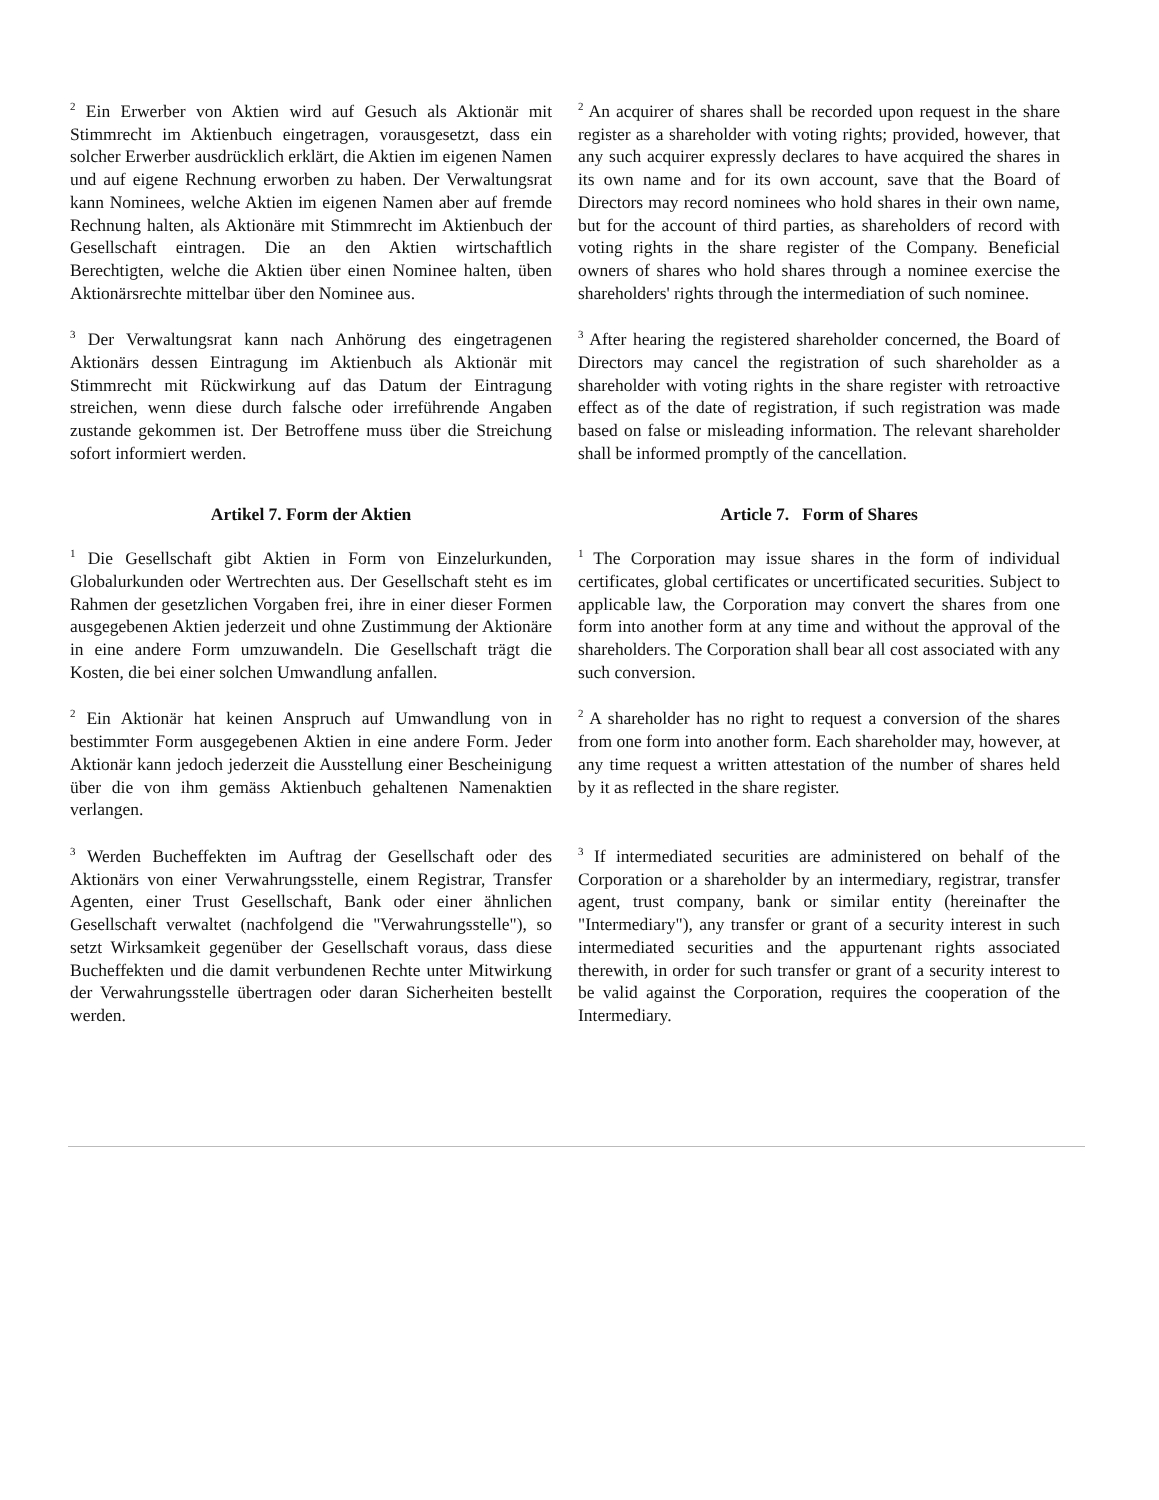<sup>2</sup> Ein Erwerber von Aktien wird auf Gesuch als Aktionär mit Stimmrecht im Aktienbuch eingetragen, vorausgesetzt, dass ein solcher Erwerber ausdrücklich erklärt, die Aktien im eigenen Namen und auf eigene Rechnung erworben zu haben. Der Verwaltungsrat kann Nominees, welche Aktien im eigenen Namen aber auf fremde Rechnung halten, als Aktionäre mit Stimmrecht im Aktienbuch der Gesellschaft eintragen. Die an den Aktien wirtschaftlich Berechtigten, welche die Aktien über einen Nominee halten, üben Aktionärsrechte mittelbar über den Nominee aus.
<sup>2</sup> An acquirer of shares shall be recorded upon request in the share register as a shareholder with voting rights; provided, however, that any such acquirer expressly declares to have acquired the shares in its own name and for its own account, save that the Board of Directors may record nominees who hold shares in their own name, but for the account of third parties, as shareholders of record with voting rights in the share register of the Company. Beneficial owners of shares who hold shares through a nominee exercise the shareholders' rights through the intermediation of such nominee.
<sup>3</sup> Der Verwaltungsrat kann nach Anhörung des eingetragenen Aktionärs dessen Eintragung im Aktienbuch als Aktionär mit Stimmrecht mit Rückwirkung auf das Datum der Eintragung streichen, wenn diese durch falsche oder irreführende Angaben zustande gekommen ist. Der Betroffene muss über die Streichung sofort informiert werden.
<sup>3</sup> After hearing the registered shareholder concerned, the Board of Directors may cancel the registration of such shareholder as a shareholder with voting rights in the share register with retroactive effect as of the date of registration, if such registration was made based on false or misleading information. The relevant shareholder shall be informed promptly of the cancellation.
Artikel 7. Form der Aktien Article 7. Form of Shares
<sup>1</sup> Die Gesellschaft gibt Aktien in Form von Einzelurkunden, Globalurkunden oder Wertrechten aus. Der Gesellschaft steht es im Rahmen der gesetzlichen Vorgaben frei, ihre in einer dieser Formen ausgegebenen Aktien jederzeit und ohne Zustimmung der Aktionäre in eine andere Form umzuwandeln. Die Gesellschaft trägt die Kosten, die bei einer solchen Umwandlung anfallen.
<sup>1</sup> The Corporation may issue shares in the form of individual certificates, global certificates or uncertificated securities. Subject to applicable law, the Corporation may convert the shares from one form into another form at any time and without the approval of the shareholders. The Corporation shall bear all cost associated with any such conversion.
<sup>2</sup> Ein Aktionär hat keinen Anspruch auf Umwandlung von in bestimmter Form ausgegebenen Aktien in eine andere Form. Jeder Aktionär kann jedoch jederzeit die Ausstellung einer Bescheinigung über die von ihm gemäss Aktienbuch gehaltenen Namenaktien verlangen.
<sup>2</sup> A shareholder has no right to request a conversion of the shares from one form into another form. Each shareholder may, however, at any time request a written attestation of the number of shares held by it as reflected in the share register.
<sup>3</sup> Werden Bucheffekten im Auftrag der Gesellschaft oder des Aktionärs von einer Verwahrungsstelle, einem Registrar, Transfer Agenten, einer Trust Gesellschaft, Bank oder einer ähnlichen Gesellschaft verwaltet (nachfolgend die "Verwahrungsstelle"), so setzt Wirksamkeit gegenüber der Gesellschaft voraus, dass diese Bucheffekten und die damit verbundenen Rechte unter Mitwirkung der Verwahrungsstelle übertragen oder daran Sicherheiten bestellt werden.
<sup>3</sup> If intermediated securities are administered on behalf of the Corporation or a shareholder by an intermediary, registrar, transfer agent, trust company, bank or similar entity (hereinafter the "Intermediary"), any transfer or grant of a security interest in such intermediated securities and the appurtenant rights associated therewith, in order for such transfer or grant of a security interest to be valid against the Corporation, requires the cooperation of the Intermediary.